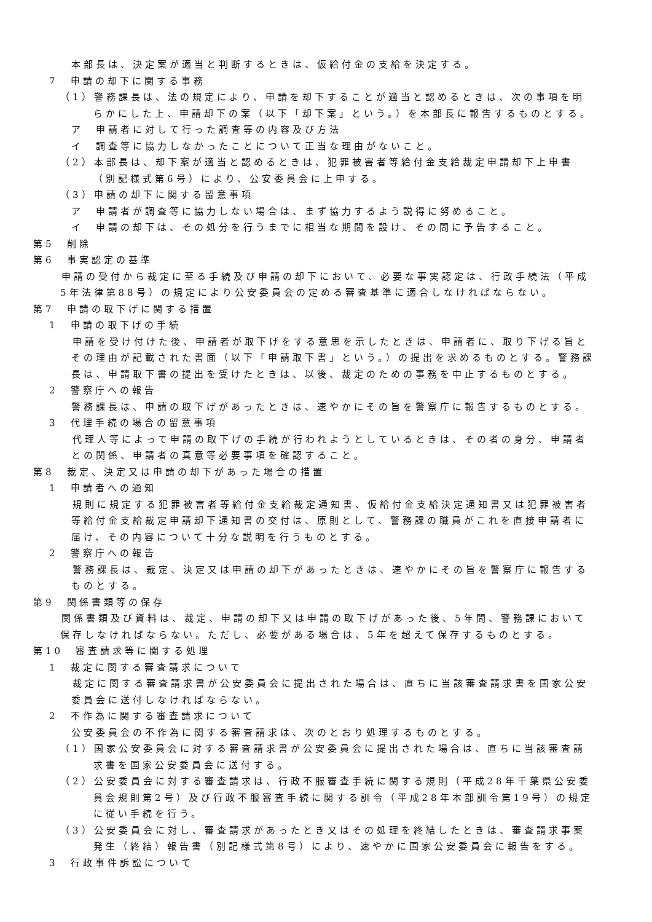本部長は、決定案が適当と判断するときは、仮給付金の支給を決定する。
7　申請の却下に関する事務
（1）警務課長は、法の規定により、申請を却下することが適当と認めるときは、次の事項を明らかにした上、申請却下の案（以下「却下案」という。）を本部長に報告するものとする。
ア　申請者に対して行った調査等の内容及び方法
イ　調査等に協力しなかったことについて正当な理由がないこと。
（2）本部長は、却下案が適当と認めるときは、犯罪被害者等給付金支給裁定申請却下上申書（別記様式第6号）により、公安委員会に上申する。
（3）申請の却下に関する留意事項
ア　申請者が調査等に協力しない場合は、まず協力するよう説得に努めること。
イ　申請の却下は、その処分を行うまでに相当な期間を設け、その間に予告すること。
第5　削除
第6　事実認定の基準
　申請の受付から裁定に至る手続及び申請の却下において、必要な事実認定は、行政手続法（平成5年法律第88号）の規定により公安委員会の定める審査基準に適合しなければならない。
第7　申請の取下げに関する措置
1　申請の取下げの手続
　申請を受け付けた後、申請者が取下げをする意思を示したときは、申請者に、取り下げる旨とその理由が記載された書面（以下「申請取下書」という。）の提出を求めるものとする。警務課長は、申請取下書の提出を受けたときは、以後、裁定のための事務を中止するものとする。
2　警察庁への報告
警務課長は、申請の取下げがあったときは、速やかにその旨を警察庁に報告するものとする。
3　代理手続の場合の留意事項
　代理人等によって申請の取下げの手続が行われようとしているときは、その者の身分、申請者との関係、申請者の真意等必要事項を確認すること。
第8　裁定、決定又は申請の却下があった場合の措置
1　申請者への通知
　規則に規定する犯罪被害者等給付金支給裁定通知書、仮給付金支給決定通知書又は犯罪被害者等給付金支給裁定申請却下通知書の交付は、原則として、警務課の職員がこれを直接申請者に届け、その内容について十分な説明を行うものとする。
2　警察庁への報告
　警務課長は、裁定、決定又は申請の却下があったときは、速やかにその旨を警察庁に報告するものとする。
第9　関係書類等の保存
　関係書類及び資料は、裁定、申請の却下又は申請の取下げがあった後、5年間、警務課において保存しなければならない。ただし、必要がある場合は、5年を超えて保存するものとする。
第10　審査請求等に関する処理
1　裁定に関する審査請求について
　裁定に関する審査請求書が公安委員会に提出された場合は、直ちに当該審査請求書を国家公安委員会に送付しなければならない。
2　不作為に関する審査請求について
公安委員会の不作為に関する審査請求は、次のとおり処理するものとする。
（1）国家公安委員会に対する審査請求書が公安委員会に提出された場合は、直ちに当該審査請求書を国家公安委員会に送付する。
（2）公安委員会に対する審査請求は、行政不服審査手続に関する規則（平成28年千葉県公安委員会規則第2号）及び行政不服審査手続に関する訓令（平成28年本部訓令第19号）の規定に従い手続を行う。
（3）公安委員会に対し、審査請求があったとき又はその処理を終結したときは、審査請求事案発生（終結）報告書（別記様式第8号）により、速やかに国家公安委員会に報告をする。
3　行政事件訴訟について